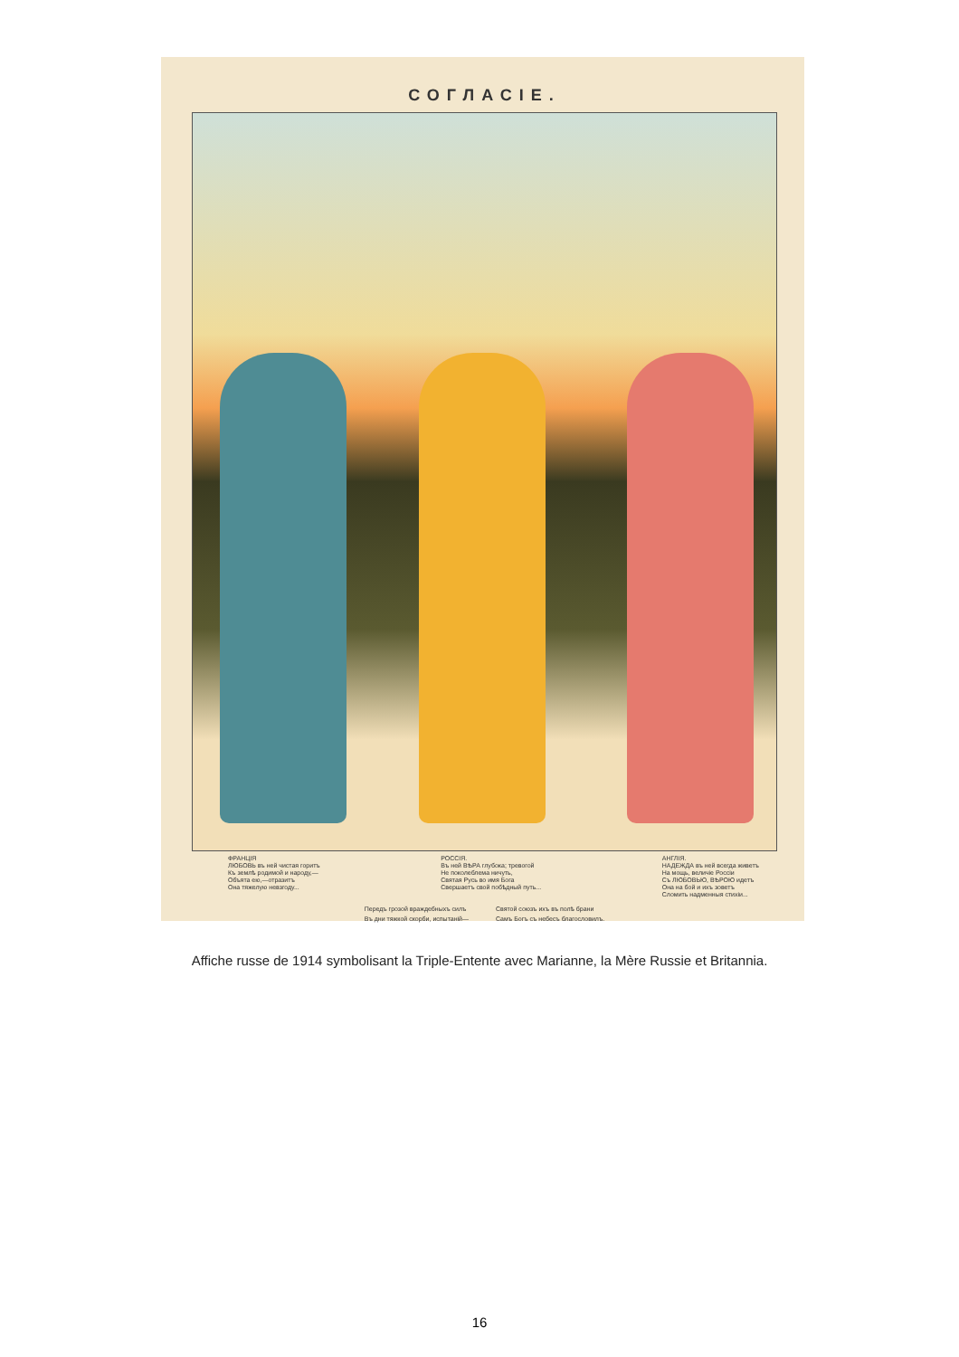СОГЛАСІЕ.
ФРАНЦІЯ
ЛЮБОВЬ въ ней чистая горитъ
Къ землѣ родимой и народу,—
Объята ею,—отразитъ
Она тяжелую невзгоду...
РОССІЯ.
Въ ней ВѢРА глубока; тревогой
Не поколеблема ничуть,
Святая Русь во имя Бога
Свершаетъ свой побѣдный путь...
АНГЛІЯ.
НАДЕЖДА въ ней всегда живетъ
На мощь, величіе Россіи
Съ ЛЮБОВЬЮ, ВѢРОЮ идетъ
Она на бой и ихъ зоветъ
Сломить надменныя стихіи...
Передъ грозой враждебныхъ силъ
Въ дни тяжкой скорби, испытаній—
Святой союзъ ихъ въ полѣ брани
Самъ Богъ съ небесъ благословилъ.
Affiche russe de 1914 symbolisant la Triple-Entente avec Marianne, la Mère Russie et Britannia.
16